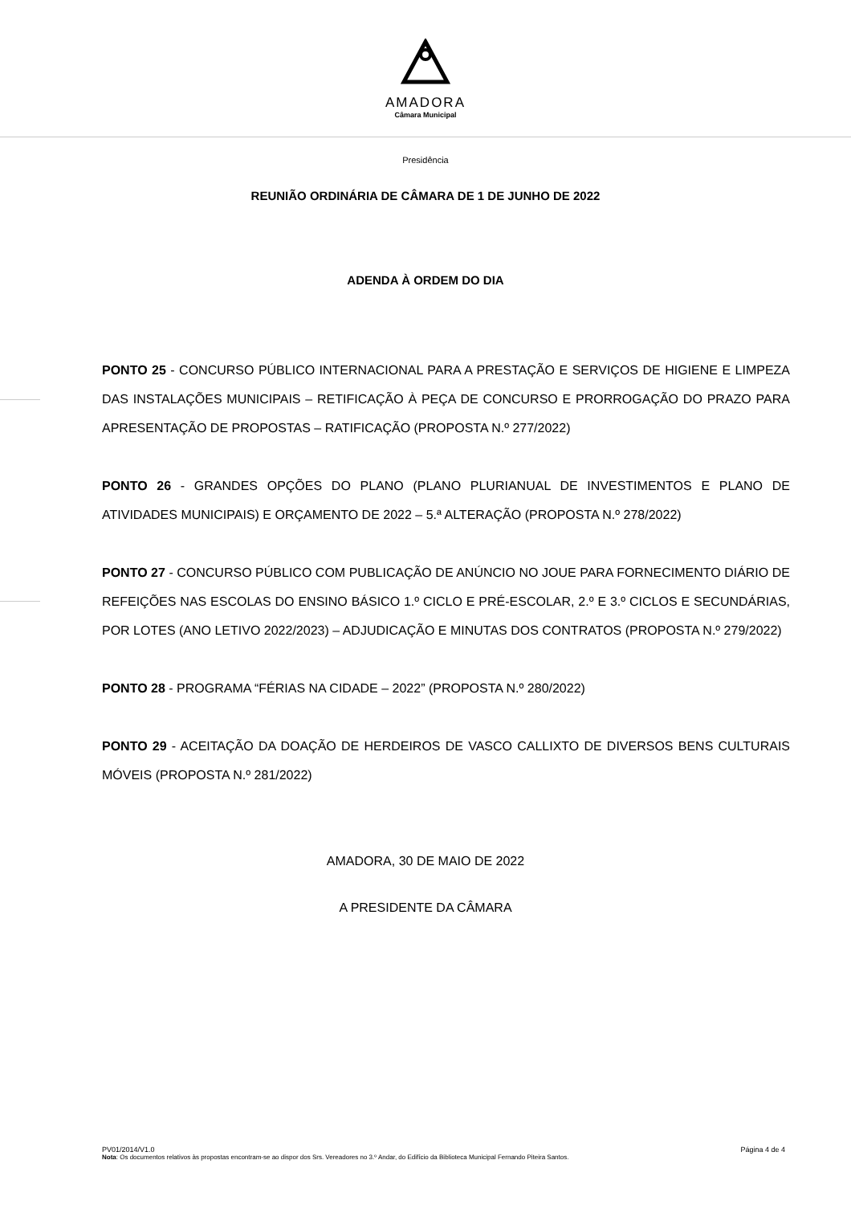AMADORA
Câmara Municipal
Presidência
REUNIÃO ORDINÁRIA DE CÂMARA DE 1 DE JUNHO DE 2022
ADENDA À ORDEM DO DIA
PONTO 25 - CONCURSO PÚBLICO INTERNACIONAL PARA A PRESTAÇÃO E SERVIÇOS DE HIGIENE E LIMPEZA DAS INSTALAÇÕES MUNICIPAIS – RETIFICAÇÃO À PEÇA DE CONCURSO E PRORROGAÇÃO DO PRAZO PARA APRESENTAÇÃO DE PROPOSTAS – RATIFICAÇÃO (PROPOSTA N.º 277/2022)
PONTO 26 - GRANDES OPÇÕES DO PLANO (PLANO PLURIANUAL DE INVESTIMENTOS E PLANO DE ATIVIDADES MUNICIPAIS) E ORÇAMENTO DE 2022 – 5.ª ALTERAÇÃO (PROPOSTA N.º 278/2022)
PONTO 27 - CONCURSO PÚBLICO COM PUBLICAÇÃO DE ANÚNCIO NO JOUE PARA FORNECIMENTO DIÁRIO DE REFEIÇÕES NAS ESCOLAS DO ENSINO BÁSICO 1.º CICLO E PRÉ-ESCOLAR, 2.º E 3.º CICLOS E SECUNDÁRIAS, POR LOTES (ANO LETIVO 2022/2023) – ADJUDICAÇÃO E MINUTAS DOS CONTRATOS (PROPOSTA N.º 279/2022)
PONTO 28 - PROGRAMA “FÉRIAS NA CIDADE – 2022” (PROPOSTA N.º 280/2022)
PONTO 29 - ACEITAÇÃO DA DOAÇÃO DE HERDEIROS DE VASCO CALLIXTO DE DIVERSOS BENS CULTURAIS MÓVEIS (PROPOSTA N.º 281/2022)
AMADORA, 30 DE MAIO DE 2022
A PRESIDENTE DA CÂMARA
PV01/2014/V1.0 Página 4 de 4
Nota: Os documentos relativos às propostas encontram-se ao dispor dos Srs. Vereadores no 3.º Andar, do Edifício da Biblioteca Municipal Fernando Piteira Santos.